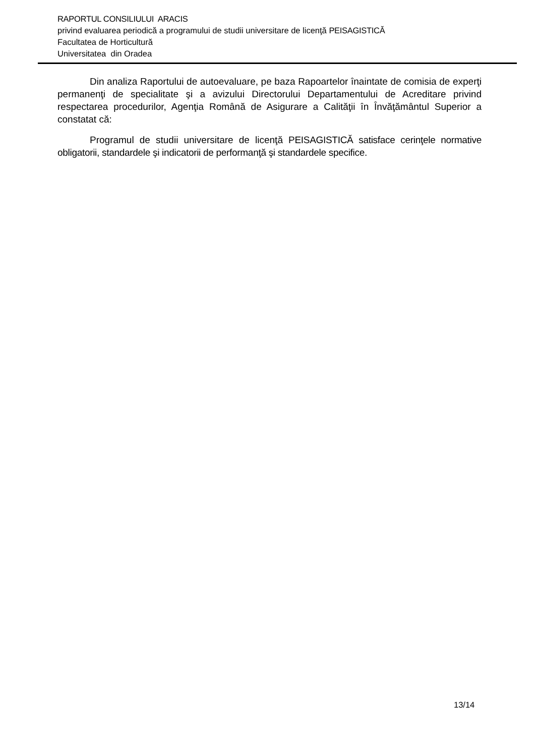RAPORTUL CONSILIULUI ARACIS
privind evaluarea periodică a programului de studii universitare de licenţă PEISAGISTICĂ
Facultatea de Horticultură
Universitatea din Oradea
Din analiza Raportului de autoevaluare, pe baza Rapoartelor înaintate de comisia de experţi permanenţi de specialitate şi a avizului Directorului Departamentului de Acreditare privind respectarea procedurilor, Agenţia Română de Asigurare a Calităţii în Învăţământul Superior a constatat că:
Programul de studii universitare de licenţă PEISAGISTICĂ satisface cerinţele normative obligatorii, standardele şi indicatorii de performanţă şi standardele specifice.
13/14